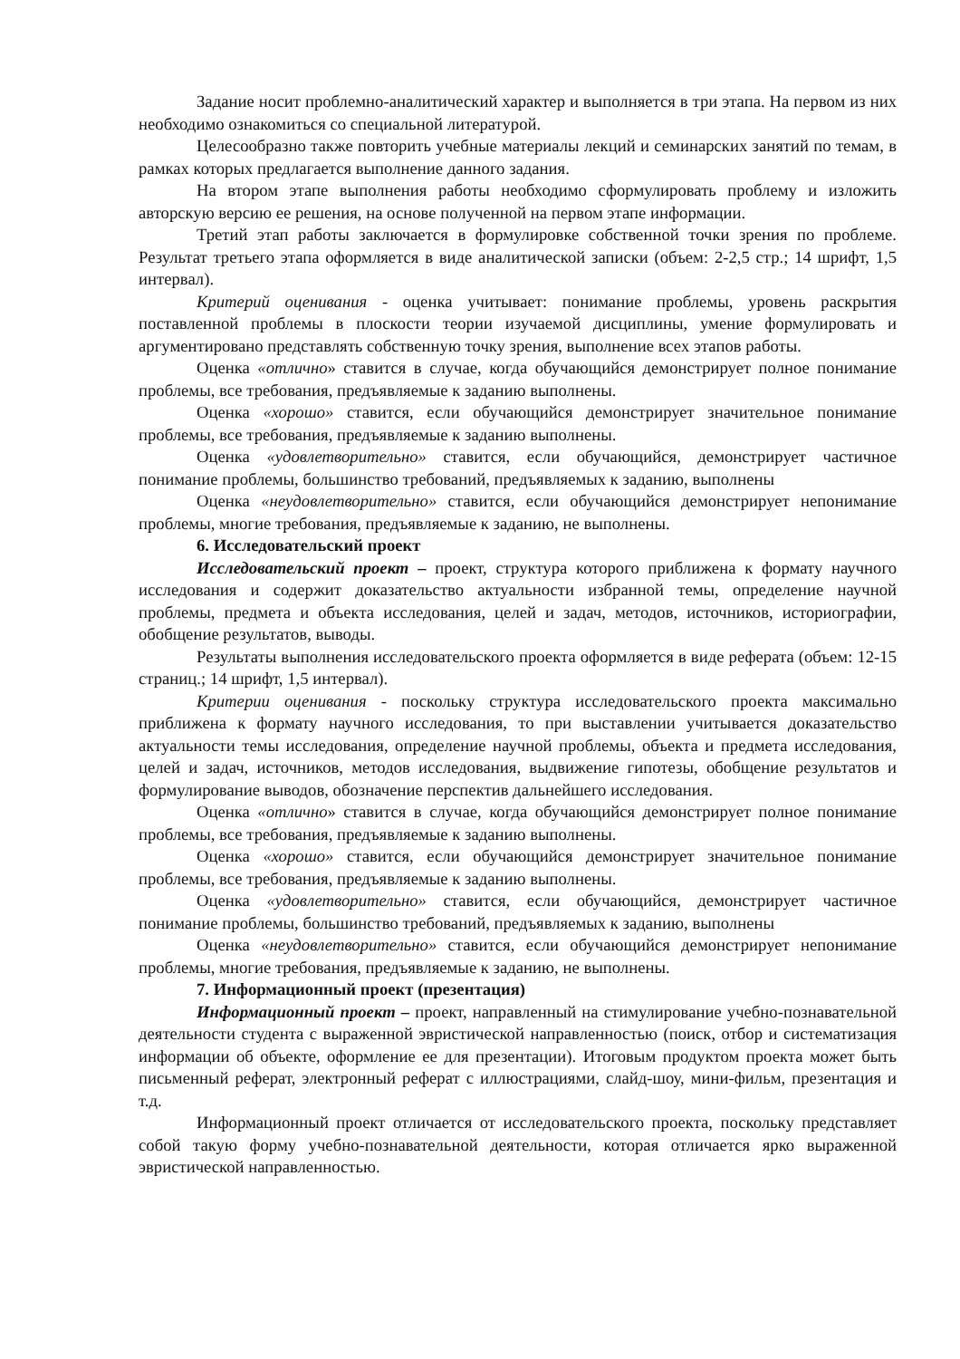Задание носит проблемно-аналитический характер и выполняется в три этапа. На первом из них необходимо ознакомиться со специальной литературой.
Целесообразно также повторить учебные материалы лекций и семинарских занятий по темам, в рамках которых предлагается выполнение данного задания.
На втором этапе выполнения работы необходимо сформулировать проблему и изложить авторскую версию ее решения, на основе полученной на первом этапе информации.
Третий этап работы заключается в формулировке собственной точки зрения по проблеме. Результат третьего этапа оформляется в виде аналитической записки (объем: 2-2,5 стр.; 14 шрифт, 1,5 интервал).
Критерий оценивания - оценка учитывает: понимание проблемы, уровень раскрытия поставленной проблемы в плоскости теории изучаемой дисциплины, умение формулировать и аргументировано представлять собственную точку зрения, выполнение всех этапов работы.
Оценка «отлично» ставится в случае, когда обучающийся демонстрирует полное понимание проблемы, все требования, предъявляемые к заданию выполнены.
Оценка «хорошо» ставится, если обучающийся демонстрирует значительное понимание проблемы, все требования, предъявляемые к заданию выполнены.
Оценка «удовлетворительно» ставится, если обучающийся, демонстрирует частичное понимание проблемы, большинство требований, предъявляемых к заданию, выполнены
Оценка «неудовлетворительно» ставится, если обучающийся демонстрирует непонимание проблемы, многие требования, предъявляемые к заданию, не выполнены.
6. Исследовательский проект
Исследовательский проект – проект, структура которого приближена к формату научного исследования и содержит доказательство актуальности избранной темы, определение научной проблемы, предмета и объекта исследования, целей и задач, методов, источников, историографии, обобщение результатов, выводы.
Результаты выполнения исследовательского проекта оформляется в виде реферата (объем: 12-15 страниц.; 14 шрифт, 1,5 интервал).
Критерии оценивания - поскольку структура исследовательского проекта максимально приближена к формату научного исследования, то при выставлении учитывается доказательство актуальности темы исследования, определение научной проблемы, объекта и предмета исследования, целей и задач, источников, методов исследования, выдвижение гипотезы, обобщение результатов и формулирование выводов, обозначение перспектив дальнейшего исследования.
Оценка «отлично» ставится в случае, когда обучающийся демонстрирует полное понимание проблемы, все требования, предъявляемые к заданию выполнены.
Оценка «хорошо» ставится, если обучающийся демонстрирует значительное понимание проблемы, все требования, предъявляемые к заданию выполнены.
Оценка «удовлетворительно» ставится, если обучающийся, демонстрирует частичное понимание проблемы, большинство требований, предъявляемых к заданию, выполнены
Оценка «неудовлетворительно» ставится, если обучающийся демонстрирует непонимание проблемы, многие требования, предъявляемые к заданию, не выполнены.
7. Информационный проект (презентация)
Информационный проект – проект, направленный на стимулирование учебно-познавательной деятельности студента с выраженной эвристической направленностью (поиск, отбор и систематизация информации об объекте, оформление ее для презентации). Итоговым продуктом проекта может быть письменный реферат, электронный реферат с иллюстрациями, слайд-шоу, мини-фильм, презентация и т.д.
Информационный проект отличается от исследовательского проекта, поскольку представляет собой такую форму учебно-познавательной деятельности, которая отличается ярко выраженной эвристической направленностью.